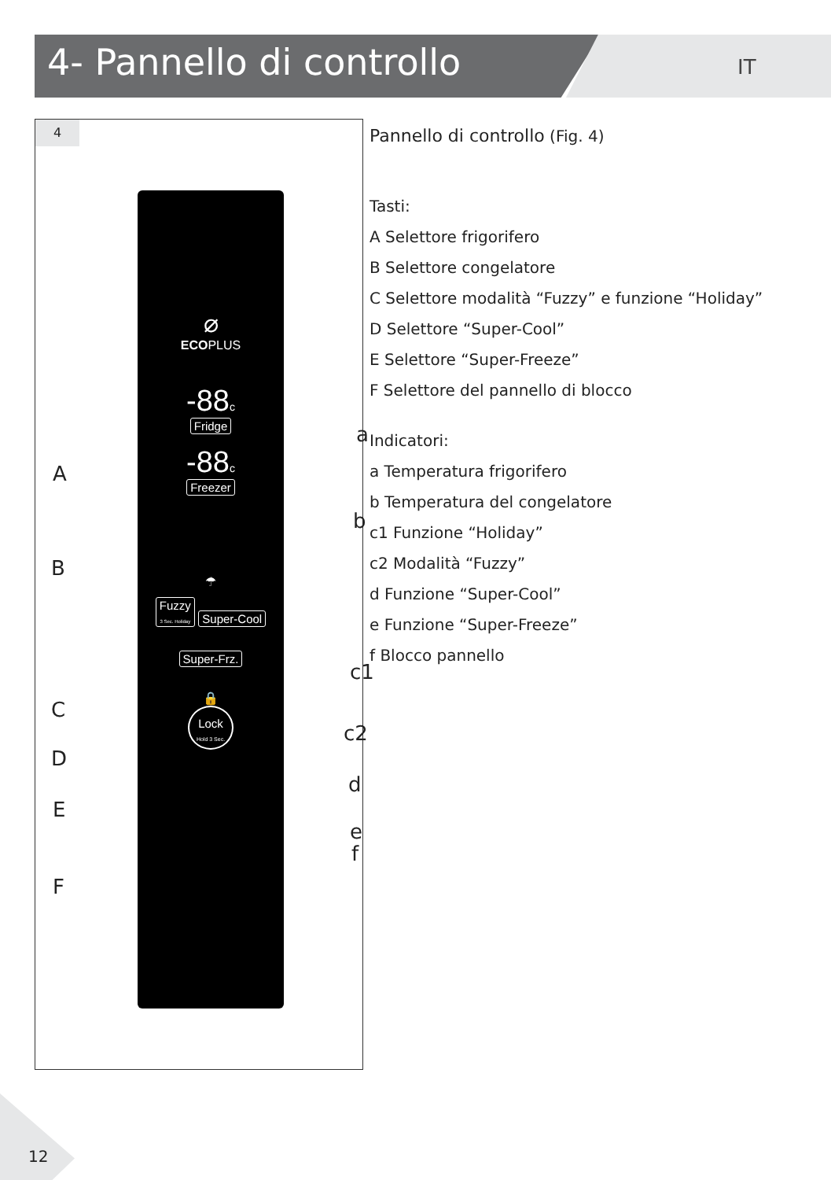4- Pannello di controllo IT
4
⌀
ECOPLUS
-88c
Fridge
-88c
Freezer
☂
Fuzzy
3 Sec. Holiday
Super-Cool
Super-Frz.
🔒
Lock
Hold 3 Sec.
A
B
C
D
E
F
a
b
c1
c2
d
e
f
Pannello di controllo (Fig. 4)
Tasti:
A Selettore frigorifero
B Selettore congelatore
C Selettore modalità “Fuzzy” e funzione “Holiday”
D Selettore “Super-Cool”
E Selettore “Super-Freeze”
F Selettore del pannello di blocco
Indicatori:
a Temperatura frigorifero
b Temperatura del congelatore
c1 Funzione “Holiday”
c2 Modalità “Fuzzy”
d Funzione “Super-Cool”
e Funzione “Super-Freeze”
f Blocco pannello
12